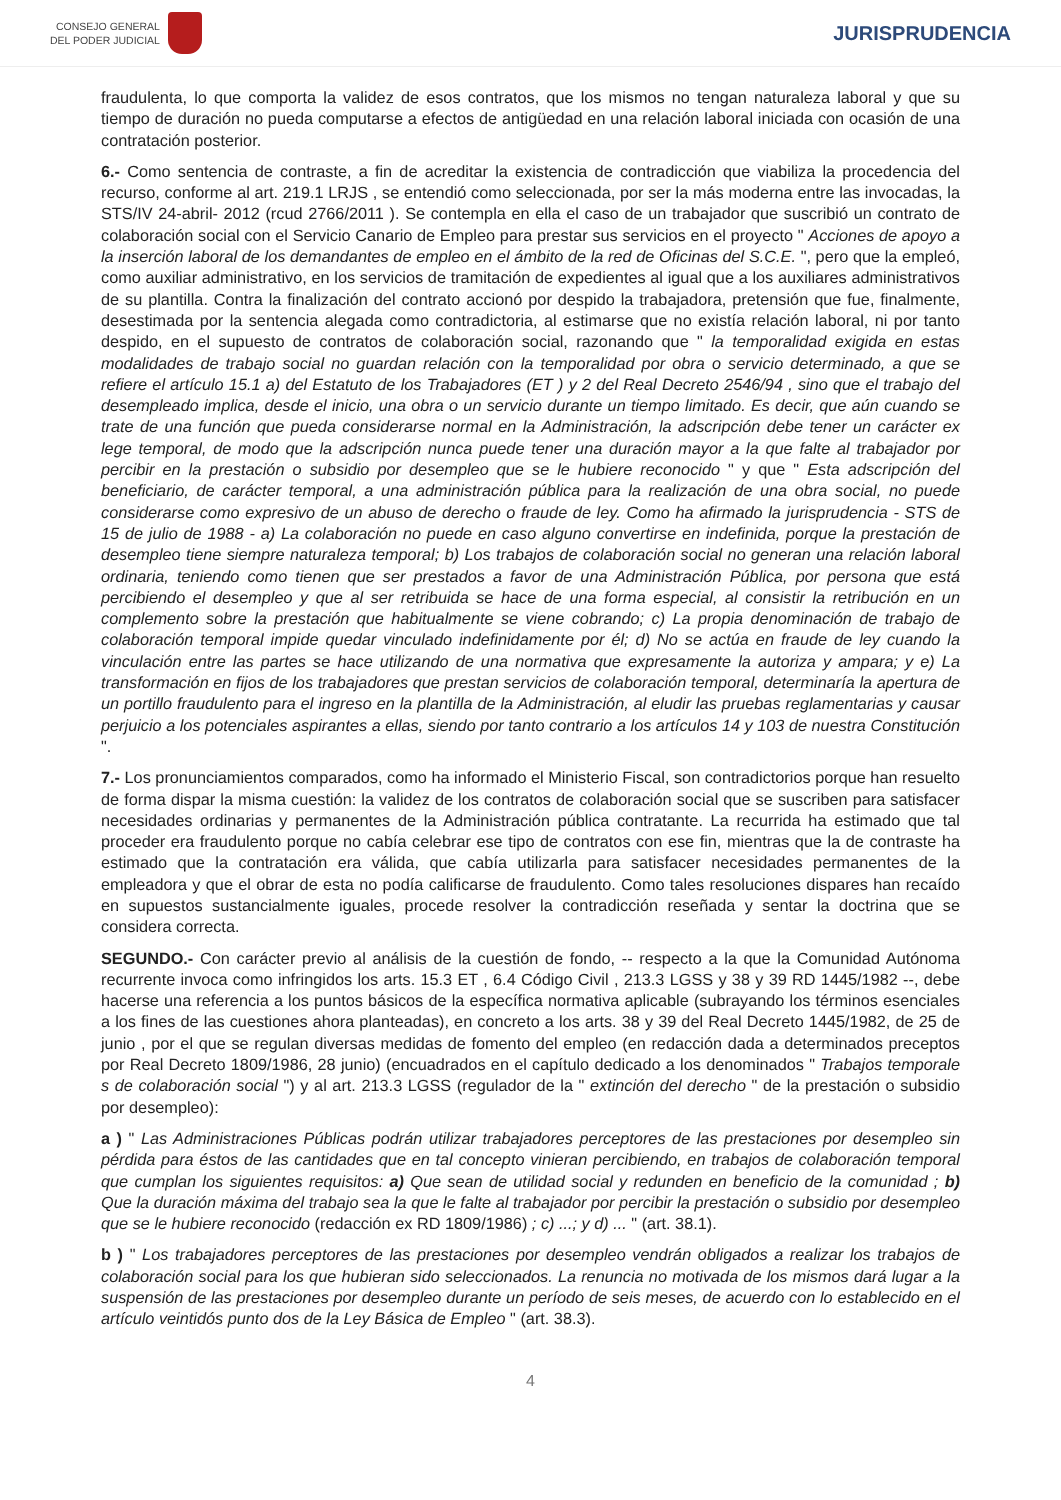CONSEJO GENERAL
DEL PODER JUDICIAL
JURISPRUDENCIA
fraudulenta, lo que comporta la validez de esos contratos, que los mismos no tengan naturaleza laboral y que su tiempo de duración no pueda computarse a efectos de antigüedad en una relación laboral iniciada con ocasión de una contratación posterior.
6.- Como sentencia de contraste, a fin de acreditar la existencia de contradicción que viabiliza la procedencia del recurso, conforme al art. 219.1 LRJS , se entendió como seleccionada, por ser la más moderna entre las invocadas, la STS/IV 24-abril- 2012 (rcud 2766/2011 ). Se contempla en ella el caso de un trabajador que suscribió un contrato de colaboración social con el Servicio Canario de Empleo para prestar sus servicios en el proyecto " Acciones de apoyo a la inserción laboral de los demandantes de empleo en el ámbito de la red de Oficinas del S.C.E. ", pero que la empleó, como auxiliar administrativo, en los servicios de tramitación de expedientes al igual que a los auxiliares administrativos de su plantilla. Contra la finalización del contrato accionó por despido la trabajadora, pretensión que fue, finalmente, desestimada por la sentencia alegada como contradictoria, al estimarse que no existía relación laboral, ni por tanto despido, en el supuesto de contratos de colaboración social, razonando que " la temporalidad exigida en estas modalidades de trabajo social no guardan relación con la temporalidad por obra o servicio determinado, a que se refiere el artículo 15.1 a) del Estatuto de los Trabajadores (ET ) y 2 del Real Decreto 2546/94 , sino que el trabajo del desempleado implica, desde el inicio, una obra o un servicio durante un tiempo limitado. Es decir, que aún cuando se trate de una función que pueda considerarse normal en la Administración, la adscripción debe tener un carácter ex lege temporal, de modo que la adscripción nunca puede tener una duración mayor a la que falte al trabajador por percibir en la prestación o subsidio por desempleo que se le hubiere reconocido " y que " Esta adscripción del beneficiario, de carácter temporal, a una administración pública para la realización de una obra social, no puede considerarse como expresivo de un abuso de derecho o fraude de ley. Como ha afirmado la jurisprudencia - STS de 15 de julio de 1988 - a) La colaboración no puede en caso alguno convertirse en indefinida, porque la prestación de desempleo tiene siempre naturaleza temporal; b) Los trabajos de colaboración social no generan una relación laboral ordinaria, teniendo como tienen que ser prestados a favor de una Administración Pública, por persona que está percibiendo el desempleo y que al ser retribuida se hace de una forma especial, al consistir la retribución en un complemento sobre la prestación que habitualmente se viene cobrando; c) La propia denominación de trabajo de colaboración temporal impide quedar vinculado indefinidamente por él; d) No se actúa en fraude de ley cuando la vinculación entre las partes se hace utilizando de una normativa que expresamente la autoriza y ampara; y e) La transformación en fijos de los trabajadores que prestan servicios de colaboración temporal, determinaría la apertura de un portillo fraudulento para el ingreso en la plantilla de la Administración, al eludir las pruebas reglamentarias y causar perjuicio a los potenciales aspirantes a ellas, siendo por tanto contrario a los artículos 14 y 103 de nuestra Constitución ".
7.- Los pronunciamientos comparados, como ha informado el Ministerio Fiscal, son contradictorios porque han resuelto de forma dispar la misma cuestión: la validez de los contratos de colaboración social que se suscriben para satisfacer necesidades ordinarias y permanentes de la Administración pública contratante. La recurrida ha estimado que tal proceder era fraudulento porque no cabía celebrar ese tipo de contratos con ese fin, mientras que la de contraste ha estimado que la contratación era válida, que cabía utilizarla para satisfacer necesidades permanentes de la empleadora y que el obrar de esta no podía calificarse de fraudulento. Como tales resoluciones dispares han recaído en supuestos sustancialmente iguales, procede resolver la contradicción reseñada y sentar la doctrina que se considera correcta.
SEGUNDO.- Con carácter previo al análisis de la cuestión de fondo, -- respecto a la que la Comunidad Autónoma recurrente invoca como infringidos los arts. 15.3 ET , 6.4 Código Civil , 213.3 LGSS y 38 y 39 RD 1445/1982 --, debe hacerse una referencia a los puntos básicos de la específica normativa aplicable (subrayando los términos esenciales a los fines de las cuestiones ahora planteadas), en concreto a los arts. 38 y 39 del Real Decreto 1445/1982, de 25 de junio , por el que se regulan diversas medidas de fomento del empleo (en redacción dada a determinados preceptos por Real Decreto 1809/1986, 28 junio) (encuadrados en el capítulo dedicado a los denominados " Trabajos temporale s de colaboración social ") y al art. 213.3 LGSS (regulador de la " extinción del derecho " de la prestación o subsidio por desempleo):
a ) " Las Administraciones Públicas podrán utilizar trabajadores perceptores de las prestaciones por desempleo sin pérdida para éstos de las cantidades que en tal concepto vinieran percibiendo, en trabajos de colaboración temporal que cumplan los siguientes requisitos: a) Que sean de utilidad social y redunden en beneficio de la comunidad ; b) Que la duración máxima del trabajo sea la que le falte al trabajador por percibir la prestación o subsidio por desempleo que se le hubiere reconocido (redacción ex RD 1809/1986) ; c) ...; y d) ... " (art. 38.1).
b ) " Los trabajadores perceptores de las prestaciones por desempleo vendrán obligados a realizar los trabajos de colaboración social para los que hubieran sido seleccionados. La renuncia no motivada de los mismos dará lugar a la suspensión de las prestaciones por desempleo durante un período de seis meses, de acuerdo con lo establecido en el artículo veintidós punto dos de la Ley Básica de Empleo " (art. 38.3).
4